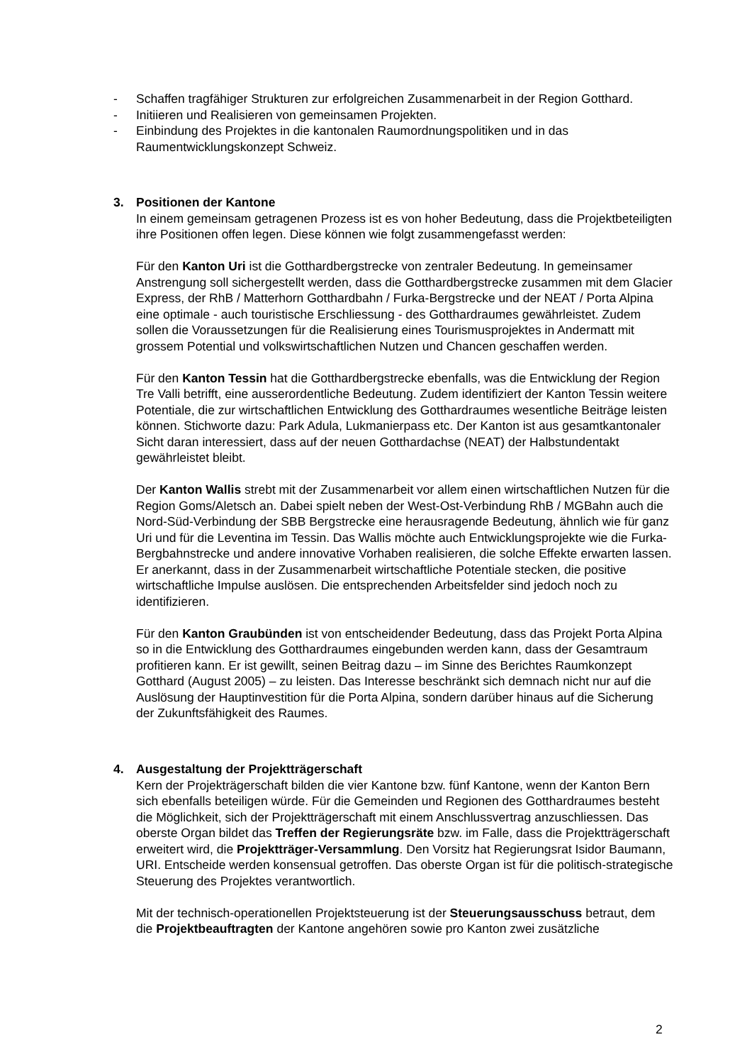- Schaffen tragfähiger Strukturen zur erfolgreichen Zusammenarbeit in der Region Gotthard.
- Initiieren und Realisieren von gemeinsamen Projekten.
- Einbindung des Projektes in die kantonalen Raumordnungspolitiken und in das Raumentwicklungskonzept Schweiz.
3. Positionen der Kantone
In einem gemeinsam getragenen Prozess ist es von hoher Bedeutung, dass die Projektbeteiligten ihre Positionen offen legen. Diese können wie folgt zusammengefasst werden:
Für den Kanton Uri ist die Gotthardbergstrecke von zentraler Bedeutung. In gemeinsamer Anstrengung soll sichergestellt werden, dass die Gotthardbergstrecke zusammen mit dem Glacier Express, der RhB / Matterhorn Gotthardbahn / Furka-Bergstrecke und der NEAT / Porta Alpina eine optimale - auch touristische Erschliessung - des Gotthardraumes gewährleistet. Zudem sollen die Voraussetzungen für die Realisierung eines Tourismusprojektes in Andermatt mit grossem Potential und volkswirtschaftlichen Nutzen und Chancen geschaffen werden.
Für den Kanton Tessin hat die Gotthardbergstrecke ebenfalls, was die Entwicklung der Region Tre Valli betrifft, eine ausserordentliche Bedeutung. Zudem identifiziert der Kanton Tessin weitere Potentiale, die zur wirtschaftlichen Entwicklung des Gotthardraumes wesentliche Beiträge leisten können. Stichworte dazu: Park Adula, Lukmanierpass etc. Der Kanton ist aus gesamtkantonaler Sicht daran interessiert, dass auf der neuen Gotthardachse (NEAT) der Halbstundentakt gewährleistet bleibt.
Der Kanton Wallis strebt mit der Zusammenarbeit vor allem einen wirtschaftlichen Nutzen für die Region Goms/Aletsch an. Dabei spielt neben der West-Ost-Verbindung RhB / MGBahn auch die Nord-Süd-Verbindung der SBB Bergstrecke eine herausragende Bedeutung, ähnlich wie für ganz Uri und für die Leventina im Tessin. Das Wallis möchte auch Entwicklungsprojekte wie die Furka-Bergbahnstrecke und andere innovative Vorhaben realisieren, die solche Effekte erwarten lassen. Er anerkannt, dass in der Zusammenarbeit wirtschaftliche Potentiale stecken, die positive wirtschaftliche Impulse auslösen. Die entsprechenden Arbeitsfelder sind jedoch noch zu identifizieren.
Für den Kanton Graubünden ist von entscheidender Bedeutung, dass das Projekt Porta Alpina so in die Entwicklung des Gotthardraumes eingebunden werden kann, dass der Gesamtraum profitieren kann. Er ist gewillt, seinen Beitrag dazu – im Sinne des Berichtes Raumkonzept Gotthard (August 2005) – zu leisten. Das Interesse beschränkt sich demnach nicht nur auf die Auslösung der Hauptinvestition für die Porta Alpina, sondern darüber hinaus auf die Sicherung der Zukunftsfähigkeit des Raumes.
4. Ausgestaltung der Projektträgerschaft
Kern der Projekträgerschaft bilden die vier Kantone bzw. fünf Kantone, wenn der Kanton Bern sich ebenfalls beteiligen würde. Für die Gemeinden und Regionen des Gotthardraumes besteht die Möglichkeit, sich der Projektträgerschaft mit einem Anschlussvertrag anzuschliessen. Das oberste Organ bildet das Treffen der Regierungsräte bzw. im Falle, dass die Projektträgerschaft erweitert wird, die Projektträger-Versammlung. Den Vorsitz hat Regierungsrat Isidor Baumann, URI. Entscheide werden konsensual getroffen. Das oberste Organ ist für die politisch-strategische Steuerung des Projektes verantwortlich.
Mit der technisch-operationellen Projektsteuerung ist der Steuerungsausschuss betraut, dem die Projektbeauftragten der Kantone angehören sowie pro Kanton zwei zusätzliche
2